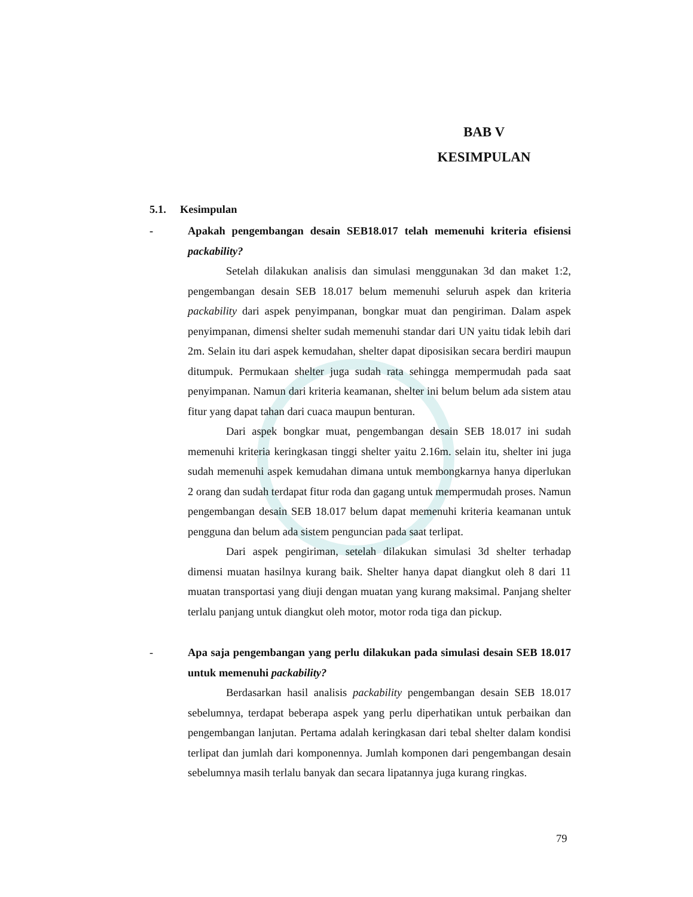BAB V
KESIMPULAN
5.1. Kesimpulan
- Apakah pengembangan desain SEB18.017 telah memenuhi kriteria efisiensi packability?
Setelah dilakukan analisis dan simulasi menggunakan 3d dan maket 1:2, pengembangan desain SEB 18.017 belum memenuhi seluruh aspek dan kriteria packability dari aspek penyimpanan, bongkar muat dan pengiriman. Dalam aspek penyimpanan, dimensi shelter sudah memenuhi standar dari UN yaitu tidak lebih dari 2m. Selain itu dari aspek kemudahan, shelter dapat diposisikan secara berdiri maupun ditumpuk. Permukaan shelter juga sudah rata sehingga mempermudah pada saat penyimpanan. Namun dari kriteria keamanan, shelter ini belum belum ada sistem atau fitur yang dapat tahan dari cuaca maupun benturan.
Dari aspek bongkar muat, pengembangan desain SEB 18.017 ini sudah memenuhi kriteria keringkasan tinggi shelter yaitu 2.16m. selain itu, shelter ini juga sudah memenuhi aspek kemudahan dimana untuk membongkarnya hanya diperlukan 2 orang dan sudah terdapat fitur roda dan gagang untuk mempermudah proses. Namun pengembangan desain SEB 18.017 belum dapat memenuhi kriteria keamanan untuk pengguna dan belum ada sistem penguncian pada saat terlipat.
Dari aspek pengiriman, setelah dilakukan simulasi 3d shelter terhadap dimensi muatan hasilnya kurang baik. Shelter hanya dapat diangkut oleh 8 dari 11 muatan transportasi yang diuji dengan muatan yang kurang maksimal. Panjang shelter terlalu panjang untuk diangkut oleh motor, motor roda tiga dan pickup.
- Apa saja pengembangan yang perlu dilakukan pada simulasi desain SEB 18.017 untuk memenuhi packability?
Berdasarkan hasil analisis packability pengembangan desain SEB 18.017 sebelumnya, terdapat beberapa aspek yang perlu diperhatikan untuk perbaikan dan pengembangan lanjutan. Pertama adalah keringkasan dari tebal shelter dalam kondisi terlipat dan jumlah dari komponennya. Jumlah komponen dari pengembangan desain sebelumnya masih terlalu banyak dan secara lipatannya juga kurang ringkas.
79